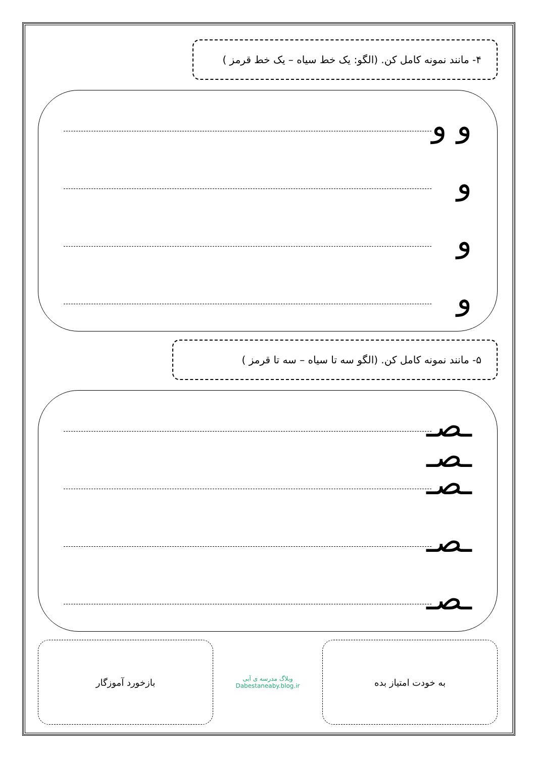۴- مانند نمونه کامل کن. (الگو: یک خط سیاه – یک خط قرمز )
و و
و
و
و
۵- مانند نمونه کامل کن. (الگو سه تا سیاه – سه تا قرمز )
ـصـ ـصـ
ـصـ
ـصـ
ـصـ
به خودت امتیاز بده
وبلاگ مدرسه ی آبی
Dabestaneaby.blog.ir
بازخورد آموزگار